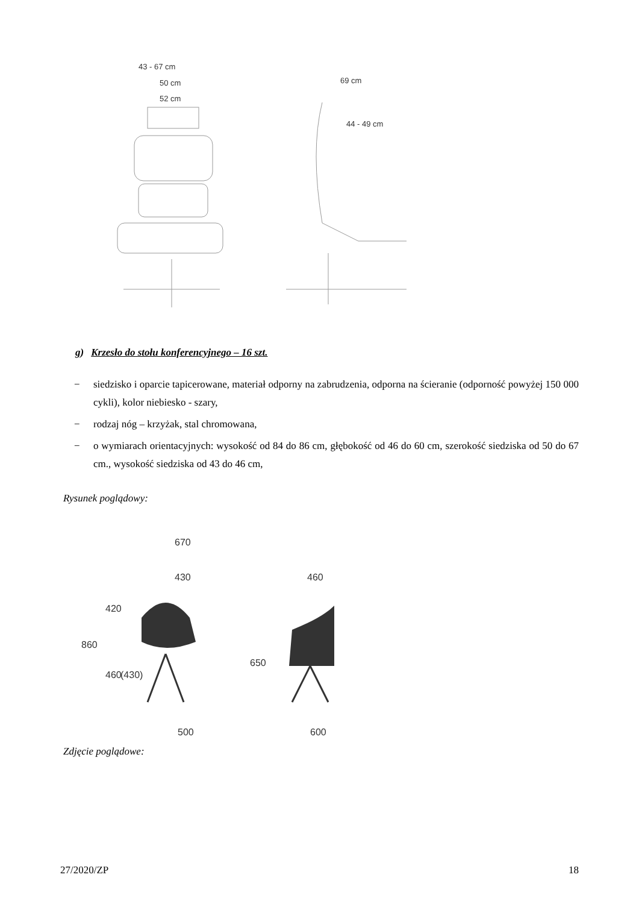43 - 67 cm
50 cm
52 cm
69 cm
44 - 49 cm
670
430
460
500
600
860
420
460
(430)
650
g) Krzesło do stołu konferencyjnego – 16 szt.
− siedzisko i oparcie tapicerowane, materiał odporny na zabrudzenia, odporna na ścieranie (odporność powyżej 150 000 cykli), kolor niebiesko - szary,
− rodzaj nóg – krzyżak, stal chromowana,
− o wymiarach orientacyjnych: wysokość od 84 do 86 cm, głębokość od 46 do 60 cm, szerokość siedziska od 50 do 67 cm., wysokość siedziska od 43 do 46 cm,
Rysunek poglądowy:
Zdjęcie poglądowe:
27/2020/ZP 18